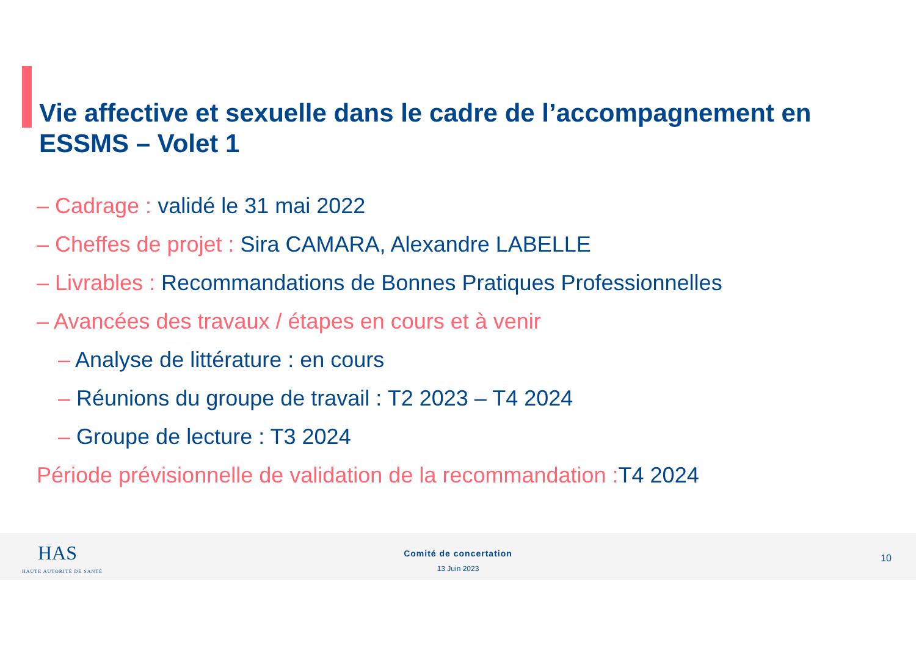Vie affective et sexuelle dans le cadre de l’accompagnement en ESSMS – Volet 1
– Cadrage : validé le 31 mai 2022
– Cheffes de projet : Sira CAMARA, Alexandre LABELLE
– Livrables : Recommandations de Bonnes Pratiques Professionnelles
– Avancées des travaux / étapes en cours et à venir
– Analyse de littérature : en cours
– Réunions du groupe de travail : T2 2023 – T4 2024
– Groupe de lecture : T3 2024
Période prévisionnelle de validation de la recommandation : T4 2024
HAS
HAUTE AUTORITÉ DE SANTÉ
Comité de concertation
13 Juin 2023
10